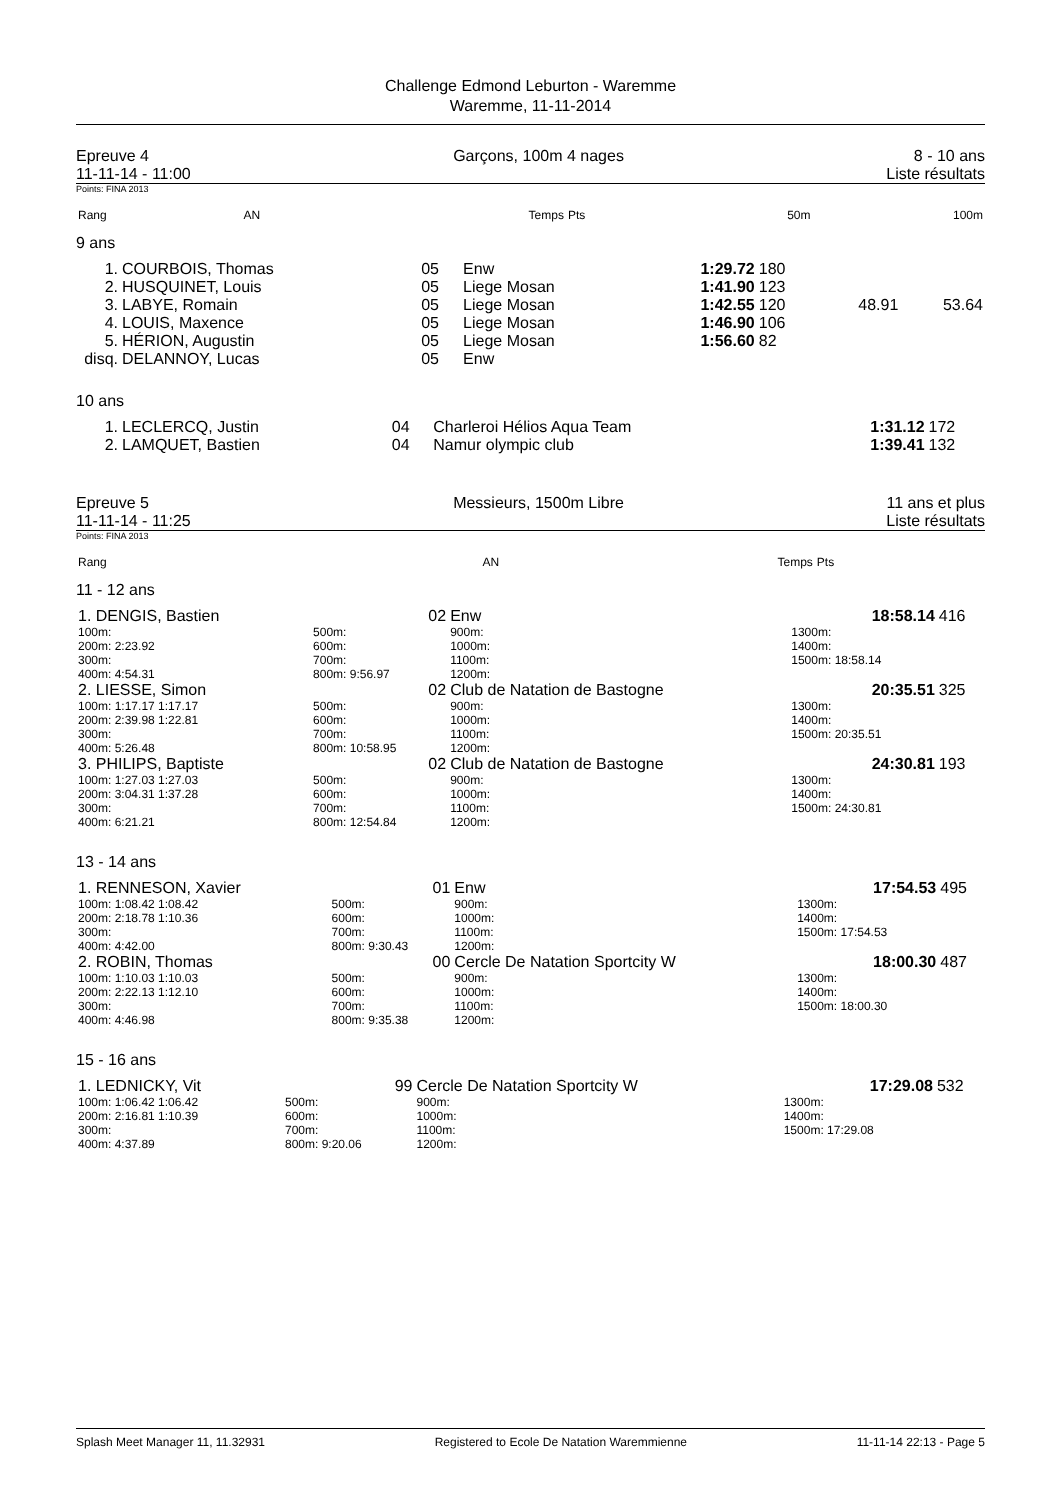Challenge Edmond Leburton - Waremme
Waremme, 11-11-2014
Epreuve 4
11-11-14 - 11:00
Garçons, 100m 4 nages 8 - 10 ans
Liste résultats
Points: FINA 2013
| Rang | AN | | Temps | Pts | 50m | 100m |
| --- | --- | --- | --- | --- | --- | --- |
9 ans
| 1. | COURBOIS, Thomas | 05 | Enw | 1:29.72 | 180 | | |
| 2. | HUSQUINET, Louis | 05 | Liege Mosan | 1:41.90 | 123 | | |
| 3. | LABYE, Romain | 05 | Liege Mosan | 1:42.55 | 120 | 48.91 | 53.64 |
| 4. | LOUIS, Maxence | 05 | Liege Mosan | 1:46.90 | 106 | | |
| 5. | HÉRION, Augustin | 05 | Liege Mosan | 1:56.60 | 82 | | |
| disq. | DELANNOY, Lucas | 05 | Enw | | | | |
10 ans
| 1. | LECLERCQ, Justin | 04 | Charleroi Hélios Aqua Team | 1:31.12 | 172 |
| 2. | LAMQUET, Bastien | 04 | Namur olympic club | 1:39.41 | 132 |
Epreuve 5
11-11-14 - 11:25
Messieurs, 1500m Libre 11 ans et plus
Liste résultats
Points: FINA 2013
| Rang | AN | Temps | Pts |
| --- | --- | --- | --- |
11 - 12 ans
| 1. DENGIS, Bastien | 02 | Enw | 18:58.14 | 416 |
| 100m: 200m: 2:23.92 300m: 400m: 4:54.31 | 500m: 600m: 700m: 800m: 9:56.97 | 900m: 1000m: 1100m: 1200m: | 1300m: 1400m: 1500m: 18:58.14 | |
| 2. LIESSE, Simon | 02 | Club de Natation de Bastogne | 20:35.51 | 325 |
| 100m: 1:17.17 1:17.17 200m: 2:39.98 1:22.81 300m: 400m: 5:26.48 | 500m: 600m: 700m: 800m: 10:58.95 | 900m: 1000m: 1100m: 1200m: | 1300m: 1400m: 1500m: 20:35.51 | |
| 3. PHILIPS, Baptiste | 02 | Club de Natation de Bastogne | 24:30.81 | 193 |
| 100m: 1:27.03 1:27.03 200m: 3:04.31 1:37.28 300m: 400m: 6:21.21 | 500m: 600m: 700m: 800m: 12:54.84 | 900m: 1000m: 1100m: 1200m: | 1300m: 1400m: 1500m: 24:30.81 | |
13 - 14 ans
| 1. RENNESON, Xavier | 01 | Enw | 17:54.53 | 495 |
| 100m: 1:08.42 1:08.42 200m: 2:18.78 1:10.36 300m: 400m: 4:42.00 | 500m: 600m: 700m: 800m: 9:30.43 | 900m: 1000m: 1100m: 1200m: | 1300m: 1400m: 1500m: 17:54.53 | |
| 2. ROBIN, Thomas | 00 | Cercle De Natation Sportcity W | 18:00.30 | 487 |
| 100m: 1:10.03 1:10.03 200m: 2:22.13 1:12.10 300m: 400m: 4:46.98 | 500m: 600m: 700m: 800m: 9:35.38 | 900m: 1000m: 1100m: 1200m: | 1300m: 1400m: 1500m: 18:00.30 | |
15 - 16 ans
| 1. LEDNICKY, Vit | 99 | Cercle De Natation Sportcity W | 17:29.08 | 532 |
| 100m: 1:06.42 1:06.42 200m: 2:16.81 1:10.39 300m: 400m: 4:37.89 | 500m: 600m: 700m: 800m: 9:20.06 | 900m: 1000m: 1100m: 1200m: | 1300m: 1400m: 1500m: 17:29.08 | |
Splash Meet Manager 11, 11.32931 Registered to Ecole De Natation Waremmienne 11-11-14 22:13 - Page 5